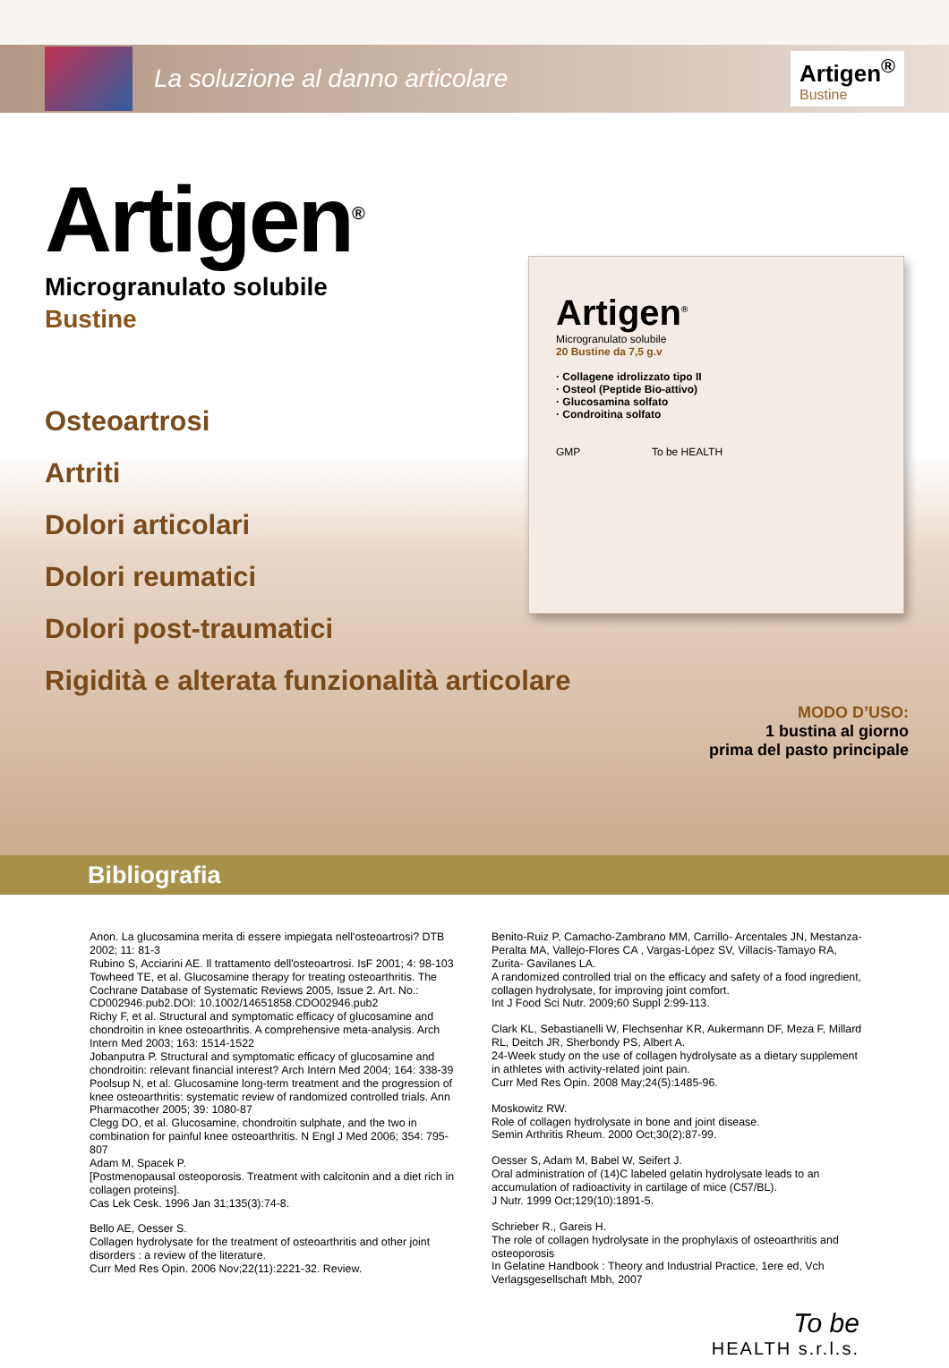La soluzione al danno articolare
Artigen<sup>®</sup>
Bustine
Artigen<sup>®</sup>
Microgranulato solubile
Bustine
Osteoartrosi
Artriti
Dolori articolari
Dolori reumatici
Dolori post-traumatici
Rigidità e alterata funzionalità articolare
Artigen<sup>®</sup>
Microgranulato solubile
20 Bustine da 7,5 g.v
· Collagene idrolizzato tipo II
· Osteol (Peptide Bio-attivo)
· Glucosamina solfato
· Condroitina solfato
GMP To be HEALTH
MODO D’USO:
1 bustina al giorno
prima del pasto principale
Bibliografia
Anon. La glucosamina merita di essere impiegata nell'osteoartrosi? DTB 2002; 11: 81-3
Rubino S, Acciarini AE. Il trattamento dell'osteoartrosi. IsF 2001; 4: 98-103
Towheed TE, et al. Glucosamine therapy for treating osteoarthritis. The Cochrane Database of Systematic Reviews 2005, Issue 2. Art. No.: CD002946.pub2.DOI: 10.1002/14651858.CDO02946.pub2
Richy F, et al. Structural and symptomatic efficacy of glucosamine and chondroitin in knee osteoarthritis. A comprehensive meta-analysis. Arch Intern Med 2003; 163: 1514-1522
Jobanputra P. Structural and symptomatic efficacy of glucosamine and chondroitin: relevant financial interest? Arch Intern Med 2004; 164: 338-39
Poolsup N, et al. Glucosamine long-term treatment and the progression of knee osteoarthritis: systematic review of randomized controlled trials. Ann Pharmacother 2005; 39: 1080-87
Clegg DO, et al. Glucosamine, chondroitin sulphate, and the two in combination for painful knee osteoarthritis. N Engl J Med 2006; 354: 795-807
Adam M, Spacek P.
[Postmenopausal osteoporosis. Treatment with calcitonin and a diet rich in collagen proteins].
Cas Lek Cesk. 1996 Jan 31;135(3):74-8.
Bello AE, Oesser S.
Collagen hydrolysate for the treatment of osteoarthritis and other joint disorders : a review of the literature.
Curr Med Res Opin. 2006 Nov;22(11):2221-32. Review.
Benito-Ruiz P, Camacho-Zambrano MM, Carrillo- Arcentales JN, Mestanza-Peralta MA, Vallejo-Flores CA , Vargas-López SV, Villacís-Tamayo RA, Zurita- Gavilanes LA.
A randomized controlled trial on the efficacy and safety of a food ingredient, collagen hydrolysate, for improving joint comfort.
Int J Food Sci Nutr. 2009;60 Suppl 2:99-113.
Clark KL, Sebastianelli W, Flechsenhar KR, Aukermann DF, Meza F, Millard RL, Deitch JR, Sherbondy PS, Albert A.
24-Week study on the use of collagen hydrolysate as a dietary supplement in athletes with activity-related joint pain.
Curr Med Res Opin. 2008 May;24(5):1485-96.
Moskowitz RW.
Role of collagen hydrolysate in bone and joint disease.
Semin Arthritis Rheum. 2000 Oct;30(2):87-99.
Oesser S, Adam M, Babel W, Seifert J.
Oral administration of (14)C labeled gelatin hydrolysate leads to an accumulation of radioactivity in cartilage of mice (C57/BL).
J Nutr. 1999 Oct;129(10):1891-5.
Schrieber R., Gareis H.
The role of collagen hydrolysate in the prophylaxis of osteoarthritis and osteoporosis
In Gelatine Handbook : Theory and Industrial Practice, 1ere ed, Vch Verlagsgesellschaft Mbh, 2007
To be
HEALTH s.r.l.s.